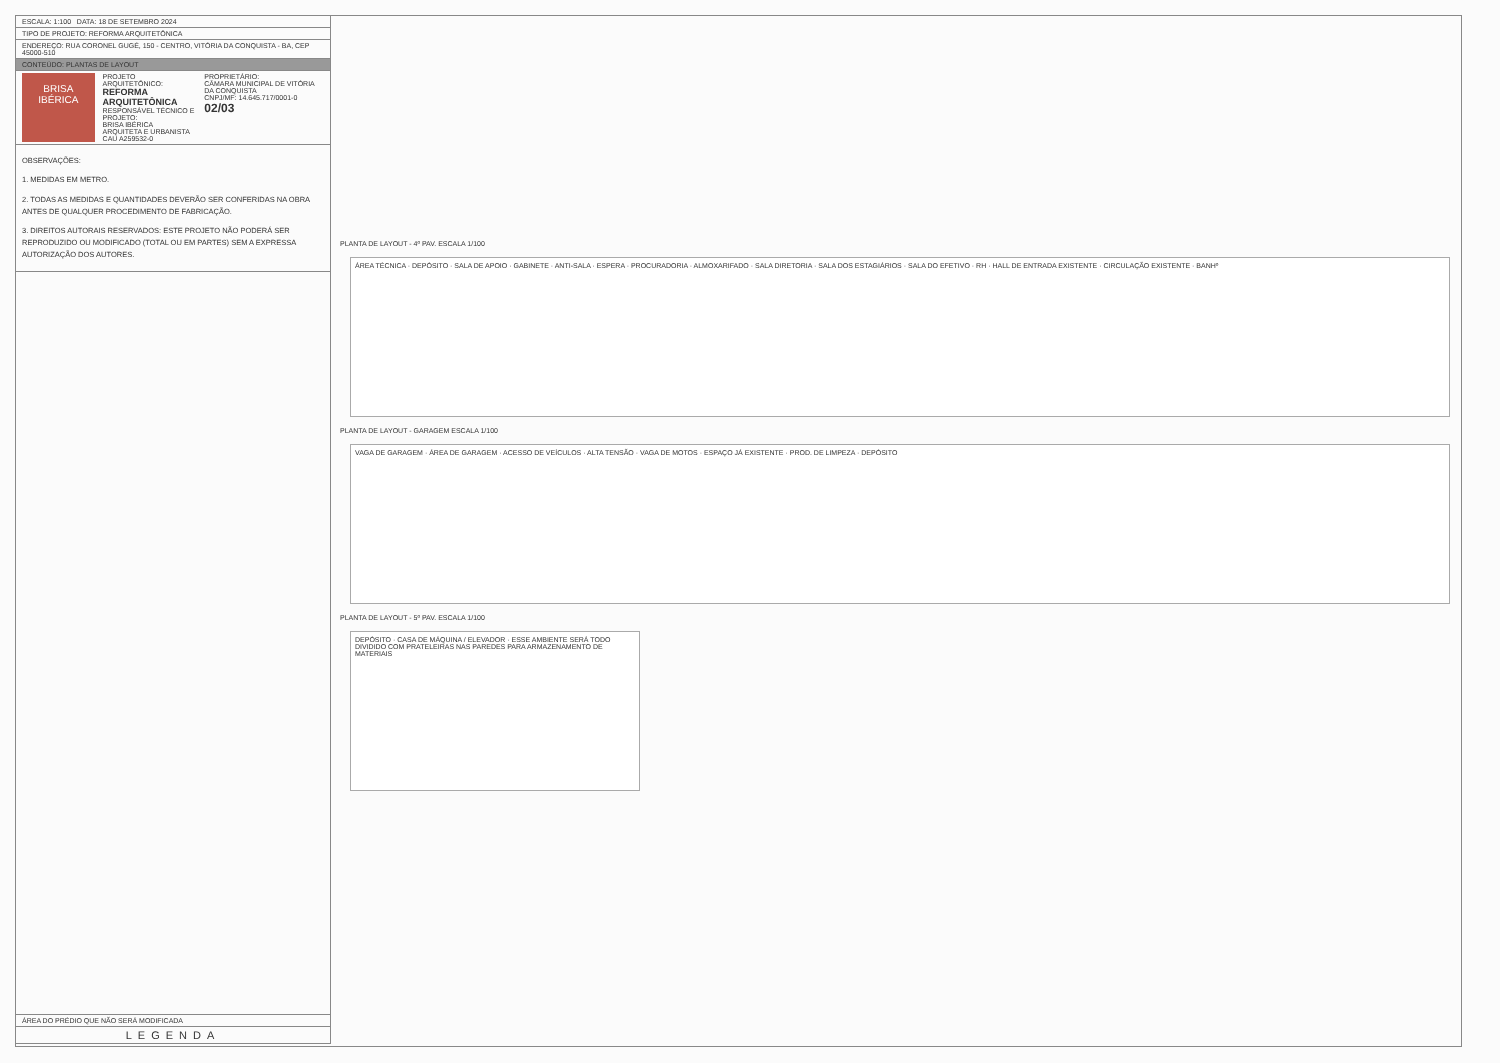ESCALA: 1:100 DATA: 18 DE SETEMBRO 2024
TIPO DE PROJETO: REFORMA ARQUITETÔNICA
ENDEREÇO: RUA CORONEL GUGÉ, 150 - CENTRO, VITÓRIA DA CONQUISTA - BA, CEP 45000-510
CONTEÚDO: PLANTAS DE LAYOUT
BRISA IBÉRICA
PROJETO ARQUITETÔNICO:
REFORMA ARQUITETÔNICA
RESPONSÁVEL TÉCNICO E PROJETO:
BRISA IBÉRICA
ARQUITETA E URBANISTA
CAU A259532-0
PROPRIETÁRIO:
CÂMARA MUNICIPAL DE VITÓRIA DA CONQUISTA
CNPJ/MF: 14.645.717/0001-0
02/03
OBSERVAÇÕES:
1. MEDIDAS EM METRO.
2. TODAS AS MEDIDAS E QUANTIDADES DEVERÃO SER CONFERIDAS NA OBRA ANTES DE QUALQUER PROCEDIMENTO DE FABRICAÇÃO.
3. DIREITOS AUTORAIS RESERVADOS: ESTE PROJETO NÃO PODERÁ SER REPRODUZIDO OU MODIFICADO (TOTAL OU EM PARTES) SEM A EXPRESSA AUTORIZAÇÃO DOS AUTORES.
ÁREA DO PRÉDIO QUE NÃO SERÁ MODIFICADA
LEGENDA
PLANTA DE LAYOUT - 4º PAV. ESCALA 1/100
ÁREA TÉCNICA · DEPÓSITO · SALA DE APOIO · GABINETE · ANTI-SALA · ESPERA · PROCURADORIA · ALMOXARIFADO · SALA DIRETORIA · SALA DOS ESTAGIÁRIOS · SALA DO EFETIVO · RH · HALL DE ENTRADA EXISTENTE · CIRCULAÇÃO EXISTENTE · BANHº
PLANTA DE LAYOUT - GARAGEM ESCALA 1/100
VAGA DE GARAGEM · ÁREA DE GARAGEM · ACESSO DE VEÍCULOS · ALTA TENSÃO · VAGA DE MOTOS · ESPAÇO JÁ EXISTENTE · PROD. DE LIMPEZA · DEPÓSITO
PLANTA DE LAYOUT - 5º PAV. ESCALA 1/100
DEPÓSITO · CASA DE MÁQUINA / ELEVADOR · ESSE AMBIENTE SERÁ TODO DIVIDIDO COM PRATELEIRAS NAS PAREDES PARA ARMAZENAMENTO DE MATERIAIS